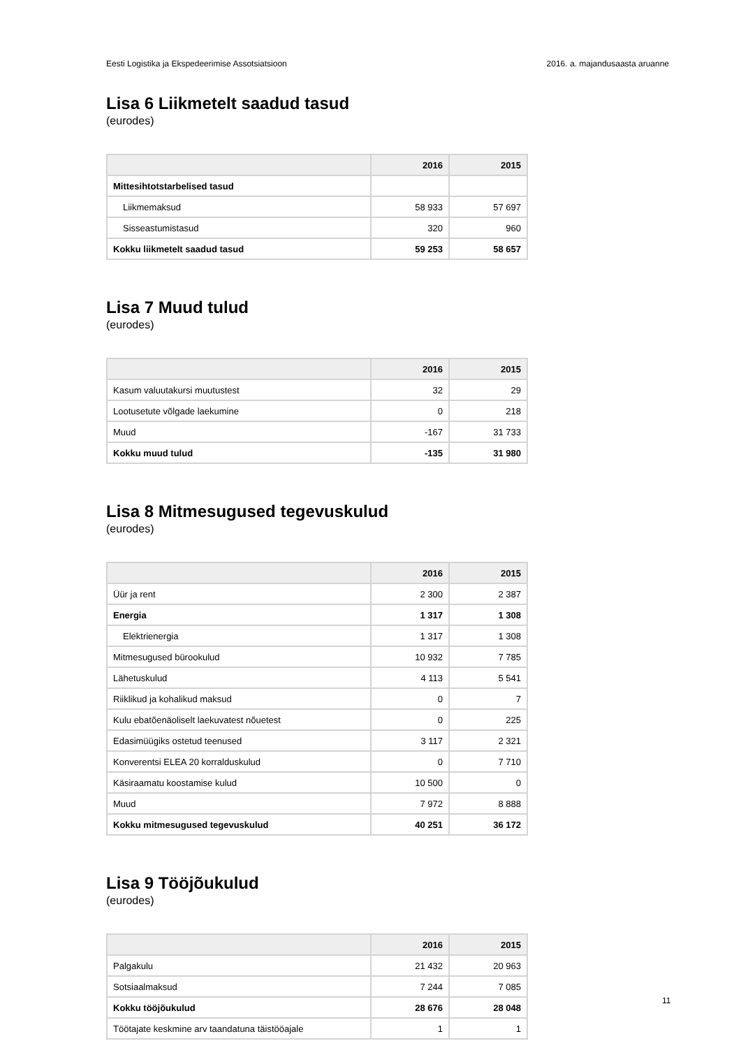Eesti Logistika ja Ekspedeerimise Assotsiatsioon 2016. a. majandusaasta aruanne
Lisa 6 Liikmetelt saadud tasud
(eurodes)
| | 2016 | 2015 |
| --- | --- | --- |
| Mittesihtotstarbelised tasud | | |
| Liikmemaksud | 58 933 | 57 697 |
| Sisseastumistasud | 320 | 960 |
| Kokku liikmetelt saadud tasud | 59 253 | 58 657 |
Lisa 7 Muud tulud
(eurodes)
| | 2016 | 2015 |
| --- | --- | --- |
| Kasum valuutakursi muutustest | 32 | 29 |
| Lootusetute võlgade laekumine | 0 | 218 |
| Muud | -167 | 31 733 |
| Kokku muud tulud | -135 | 31 980 |
Lisa 8 Mitmesugused tegevuskulud
(eurodes)
| | 2016 | 2015 |
| --- | --- | --- |
| Üür ja rent | 2 300 | 2 387 |
| Energia | 1 317 | 1 308 |
| Elektrienergia | 1 317 | 1 308 |
| Mitmesugused bürookulud | 10 932 | 7 785 |
| Lähetuskulud | 4 113 | 5 541 |
| Riiklikud ja kohalikud maksud | 0 | 7 |
| Kulu ebatõenäoliselt laekuvatest nõuetest | 0 | 225 |
| Edasimüügiks ostetud teenused | 3 117 | 2 321 |
| Konverentsi ELEA 20 korralduskulud | 0 | 7 710 |
| Käsiraamatu koostamise kulud | 10 500 | 0 |
| Muud | 7 972 | 8 888 |
| Kokku mitmesugused tegevuskulud | 40 251 | 36 172 |
Lisa 9 Tööjõukulud
(eurodes)
| | 2016 | 2015 |
| --- | --- | --- |
| Palgakulu | 21 432 | 20 963 |
| Sotsiaalmaksud | 7 244 | 7 085 |
| Kokku tööjõukulud | 28 676 | 28 048 |
| Töötajate keskmine arv taandatuna täistööajale | 1 | 1 |
11